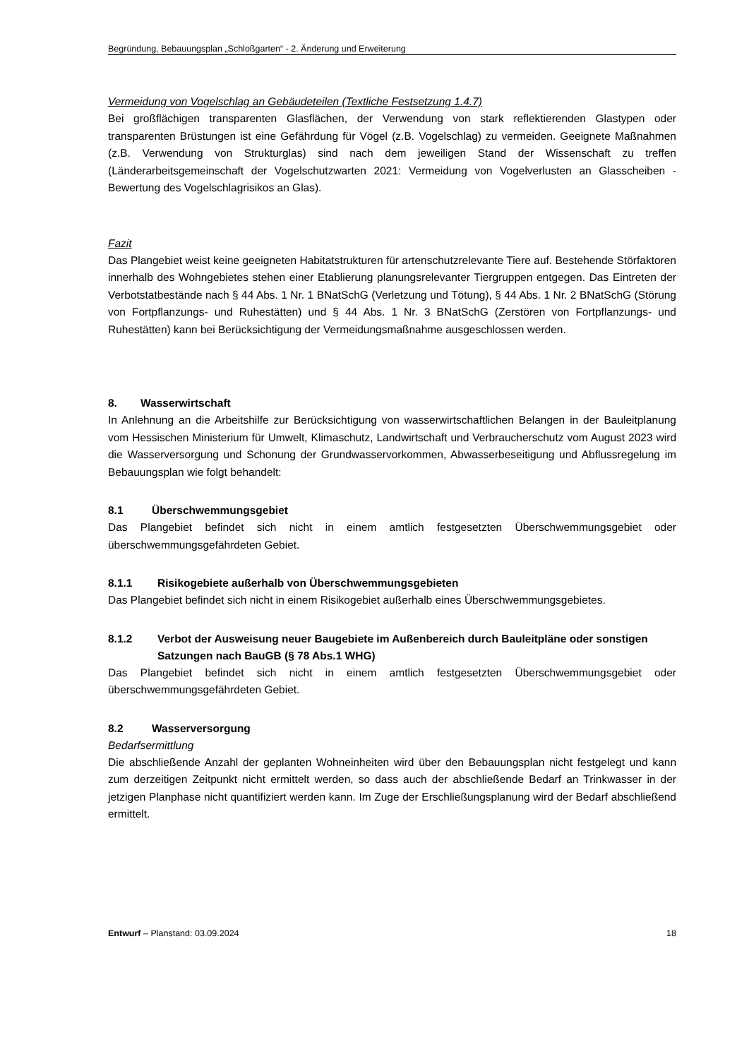Begründung, Bebauungsplan „Schloßgarten“ - 2. Änderung und Erweiterung
Vermeidung von Vogelschlag an Gebäudeteilen (Textliche Festsetzung 1.4.7)
Bei großflächigen transparenten Glasflächen, der Verwendung von stark reflektierenden Glastypen oder transparenten Brüstungen ist eine Gefährdung für Vögel (z.B. Vogelschlag) zu vermeiden. Geeignete Maßnahmen (z.B. Verwendung von Strukturglas) sind nach dem jeweiligen Stand der Wissenschaft zu treffen (Länderarbeitsgemeinschaft der Vogelschutzwarten 2021: Vermeidung von Vogelverlusten an Glasscheiben - Bewertung des Vogelschlagrisikos an Glas).
Fazit
Das Plangebiet weist keine geeigneten Habitatstrukturen für artenschutzrelevante Tiere auf. Bestehende Störfaktoren innerhalb des Wohngebietes stehen einer Etablierung planungsrelevanter Tiergruppen entgegen. Das Eintreten der Verbotstatbestände nach § 44 Abs. 1 Nr. 1 BNatSchG (Verletzung und Tötung), § 44 Abs. 1 Nr. 2 BNatSchG (Störung von Fortpflanzungs- und Ruhestätten) und § 44 Abs. 1 Nr. 3 BNatSchG (Zerstören von Fortpflanzungs- und Ruhestätten) kann bei Berücksichtigung der Vermeidungsmaßnahme ausgeschlossen werden.
8. Wasserwirtschaft
In Anlehnung an die Arbeitshilfe zur Berücksichtigung von wasserwirtschaftlichen Belangen in der Bauleitplanung vom Hessischen Ministerium für Umwelt, Klimaschutz, Landwirtschaft und Verbraucherschutz vom August 2023 wird die Wasserversorgung und Schonung der Grundwasservorkommen, Abwasserbeseitigung und Abflussregelung im Bebauungsplan wie folgt behandelt:
8.1 Überschwemmungsgebiet
Das Plangebiet befindet sich nicht in einem amtlich festgesetzten Überschwemmungsgebiet oder überschwemmungsgefährdeten Gebiet.
8.1.1 Risikogebiete außerhalb von Überschwemmungsgebieten
Das Plangebiet befindet sich nicht in einem Risikogebiet außerhalb eines Überschwemmungsgebietes.
8.1.2 Verbot der Ausweisung neuer Baugebiete im Außenbereich durch Bauleitpläne oder sonstigen Satzungen nach BauGB (§ 78 Abs.1 WHG)
Das Plangebiet befindet sich nicht in einem amtlich festgesetzten Überschwemmungsgebiet oder überschwemmungsgefährdeten Gebiet.
8.2 Wasserversorgung
Bedarfsermittlung
Die abschließende Anzahl der geplanten Wohneinheiten wird über den Bebauungsplan nicht festgelegt und kann zum derzeitigen Zeitpunkt nicht ermittelt werden, so dass auch der abschließende Bedarf an Trinkwasser in der jetzigen Planphase nicht quantifiziert werden kann. Im Zuge der Erschließungsplanung wird der Bedarf abschließend ermittelt.
Entwurf – Planstand: 03.09.2024 18